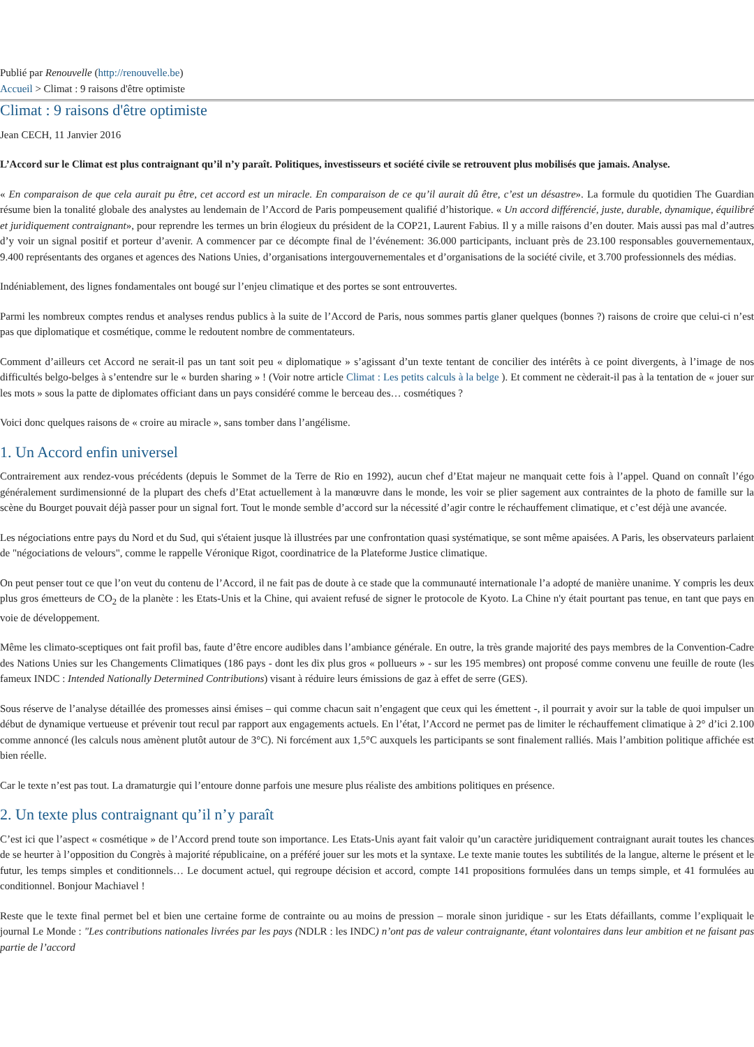Publié par Renouvelle (http://renouvelle.be)
Accueil > Climat : 9 raisons d'être optimiste
Climat : 9 raisons d'être optimiste
Jean CECH, 11 Janvier 2016
L’Accord sur le Climat est plus contraignant qu’il n’y paraît. Politiques, investisseurs et société civile se retrouvent plus mobilisés que jamais. Analyse.
« En comparaison de que cela aurait pu être, cet accord est un miracle. En comparaison de ce qu’il aurait dû être, c’est un désastre». La formule du quotidien The Guardian résume bien la tonalité globale des analystes au lendemain de l’Accord de Paris pompeusement qualifié d’historique. « Un accord différencié, juste, durable, dynamique, équilibré et juridiquement contraignant», pour reprendre les termes un brin élogieux du président de la COP21, Laurent Fabius. Il y a mille raisons d’en douter. Mais aussi pas mal d’autres d’y voir un signal positif et porteur d’avenir. A commencer par ce décompte final de l’événement: 36.000 participants, incluant près de 23.100 responsables gouvernementaux, 9.400 représentants des organes et agences des Nations Unies, d’organisations intergouvernementales et d’organisations de la société civile, et 3.700 professionnels des médias.
Indéniablement, des lignes fondamentales ont bougé sur l’enjeu climatique et des portes se sont entrouvertes.
Parmi les nombreux comptes rendus et analyses rendus publics à la suite de l’Accord de Paris, nous sommes partis glaner quelques (bonnes ?) raisons de croire que celui-ci n’est pas que diplomatique et cosmétique, comme le redoutent nombre de commentateurs.
Comment d’ailleurs cet Accord ne serait-il pas un tant soit peu « diplomatique » s’agissant d’un texte tentant de concilier des intérêts à ce point divergents, à l’image de nos difficultés belgo-belges à s’entendre sur le « burden sharing » ! (Voir notre article Climat : Les petits calculs à la belge ). Et comment ne cèderait-il pas à la tentation de « jouer sur les mots » sous la patte de diplomates officiant dans un pays considéré comme le berceau des… cosmétiques ?
Voici donc quelques raisons de « croire au miracle », sans tomber dans l’angélisme.
1. Un Accord enfin universel
Contrairement aux rendez-vous précédents (depuis le Sommet de la Terre de Rio en 1992), aucun chef d’Etat majeur ne manquait cette fois à l’appel. Quand on connaît l’égo généralement surdimensionné de la plupart des chefs d’Etat actuellement à la manœuvre dans le monde, les voir se plier sagement aux contraintes de la photo de famille sur la scène du Bourget pouvait déjà passer pour un signal fort. Tout le monde semble d’accord sur la nécessité d’agir contre le réchauffement climatique, et c’est déjà une avancée.
Les négociations entre pays du Nord et du Sud, qui s'étaient jusque là illustrées par une confrontation quasi systématique, se sont même apaisées. A Paris, les observateurs parlaient de "négociations de velours", comme le rappelle Véronique Rigot, coordinatrice de la Plateforme Justice climatique.
On peut penser tout ce que l’on veut du contenu de l’Accord, il ne fait pas de doute à ce stade que la communauté internationale l’a adopté de manière unanime. Y compris les deux plus gros émetteurs de CO<sub>2</sub> de la planète : les Etats-Unis et la Chine, qui avaient refusé de signer le protocole de Kyoto. La Chine n'y était pourtant pas tenue, en tant que pays en voie de développement.
Même les climato-sceptiques ont fait profil bas, faute d’être encore audibles dans l’ambiance générale. En outre, la très grande majorité des pays membres de la Convention-Cadre des Nations Unies sur les Changements Climatiques (186 pays - dont les dix plus gros « pollueurs » - sur les 195 membres) ont proposé comme convenu une feuille de route (les fameux INDC : Intended Nationally Determined Contributions) visant à réduire leurs émissions de gaz à effet de serre (GES).
Sous réserve de l’analyse détaillée des promesses ainsi émises – qui comme chacun sait n’engagent que ceux qui les émettent -, il pourrait y avoir sur la table de quoi impulser un début de dynamique vertueuse et prévenir tout recul par rapport aux engagements actuels. En l’état, l’Accord ne permet pas de limiter le réchauffement climatique à 2° d’ici 2.100 comme annoncé (les calculs nous amènent plutôt autour de 3°C). Ni forcément aux 1,5°C auxquels les participants se sont finalement ralliés. Mais l’ambition politique affichée est bien réelle.
Car le texte n’est pas tout. La dramaturgie qui l’entoure donne parfois une mesure plus réaliste des ambitions politiques en présence.
2. Un texte plus contraignant qu’il n’y paraît
C’est ici que l’aspect « cosmétique » de l’Accord prend toute son importance. Les Etats-Unis ayant fait valoir qu’un caractère juridiquement contraignant aurait toutes les chances de se heurter à l’opposition du Congrès à majorité républicaine, on a préféré jouer sur les mots et la syntaxe. Le texte manie toutes les subtilités de la langue, alterne le présent et le futur, les temps simples et conditionnels… Le document actuel, qui regroupe décision et accord, compte 141 propositions formulées dans un temps simple, et 41 formulées au conditionnel. Bonjour Machiavel !
Reste que le texte final permet bel et bien une certaine forme de contrainte ou au moins de pression – morale sinon juridique - sur les Etats défaillants, comme l’expliquait le journal Le Monde : "Les contributions nationales livrées par les pays (NDLR : les INDC) n’ont pas de valeur contraignante, étant volontaires dans leur ambition et ne faisant pas partie de l’accord